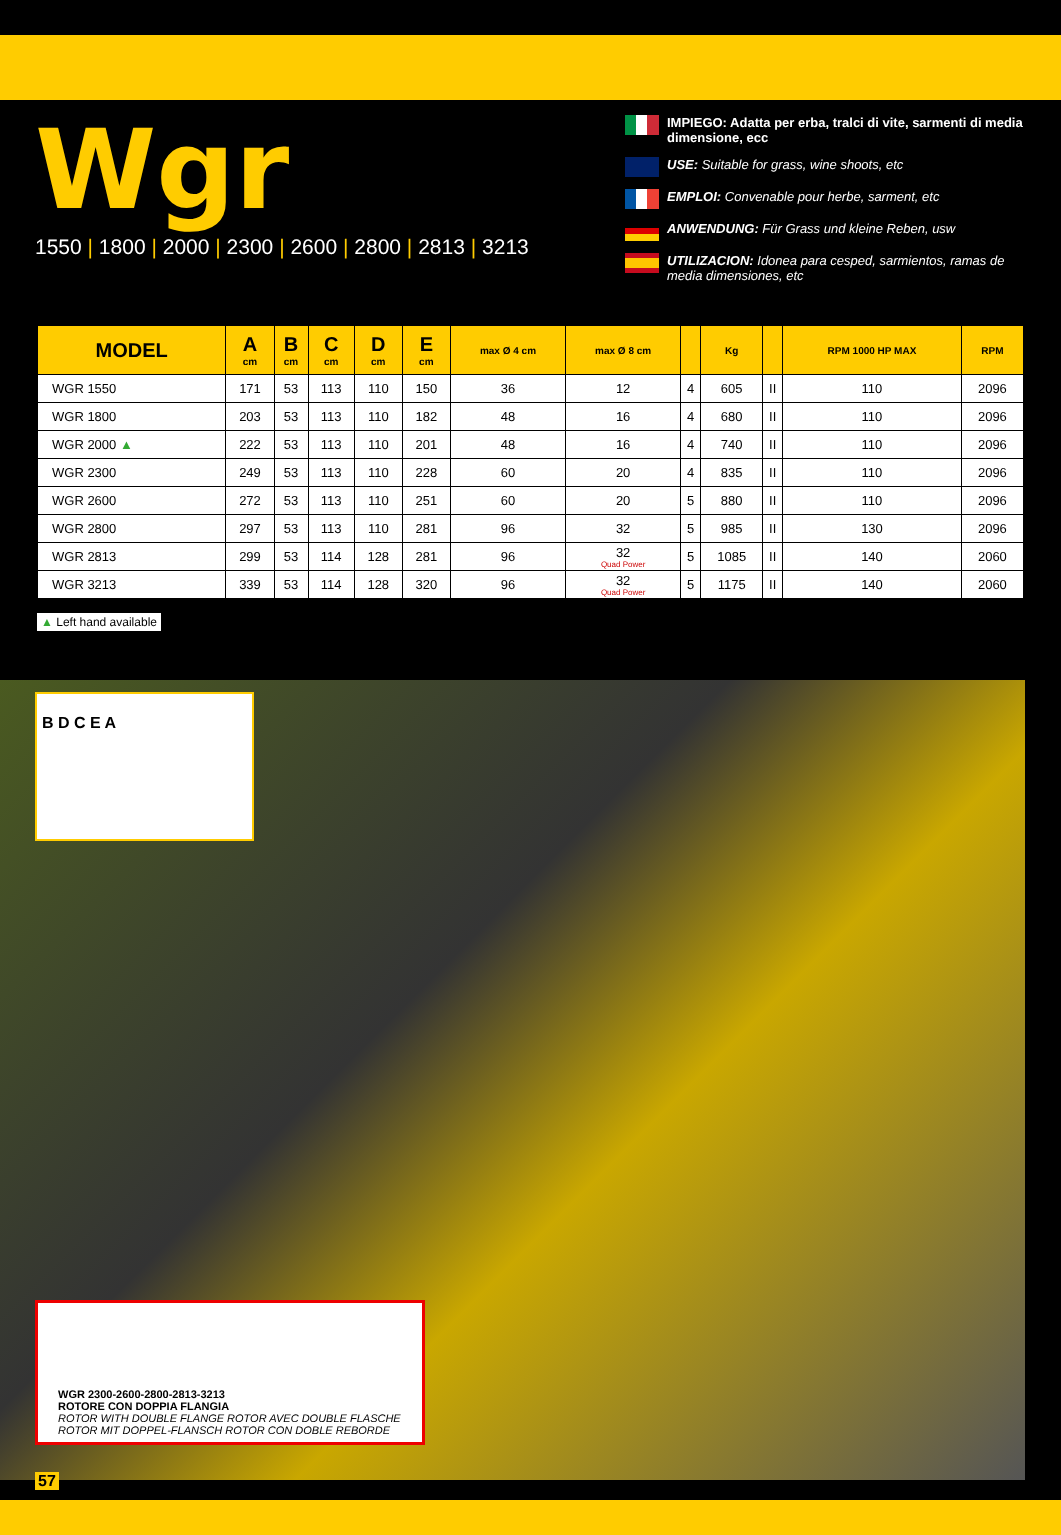Wgr
1550 | 1800 | 2000 | 2300 | 2600 | 2800 | 2813 | 3213
IMPIEGO: Adatta per erba, tralci di vite, sarmenti di media dimensione, ecc
USE: Suitable for grass, wine shoots, etc
EMPLOI: Convenable pour herbe, sarment, etc
ANWENDUNG: Für Grass und kleine Reben, usw
UTILIZACION: Idonea para cesped, sarmientos, ramas de media dimensiones, etc
| MODEL | A cm | B cm | C cm | D cm | E cm | max Ø 4 cm | max Ø 8 cm | | Kg | | RPM 1000 HP MAX | RPM |
| --- | --- | --- | --- | --- | --- | --- | --- | --- | --- | --- | --- | --- |
| WGR 1550 | 171 | 53 | 113 | 110 | 150 | 36 | 12 | 4 | 605 | II | 110 | 2096 |
| WGR 1800 | 203 | 53 | 113 | 110 | 182 | 48 | 16 | 4 | 680 | II | 110 | 2096 |
| WGR 2000 ▲ | 222 | 53 | 113 | 110 | 201 | 48 | 16 | 4 | 740 | II | 110 | 2096 |
| WGR 2300 | 249 | 53 | 113 | 110 | 228 | 60 | 20 | 4 | 835 | II | 110 | 2096 |
| WGR 2600 | 272 | 53 | 113 | 110 | 251 | 60 | 20 | 5 | 880 | II | 110 | 2096 |
| WGR 2800 | 297 | 53 | 113 | 110 | 281 | 96 | 32 | 5 | 985 | II | 130 | 2096 |
| WGR 2813 | 299 | 53 | 114 | 128 | 281 | 96 | 32 Quad Power | 5 | 1085 | II | 140 | 2060 |
| WGR 3213 | 339 | 53 | 114 | 128 | 320 | 96 | 32 Quad Power | 5 | 1175 | II | 140 | 2060 |
▲ Left hand available
B D C E A
WGR 2300-2600-2800-2813-3213
ROTORE CON DOPPIA FLANGIA
ROTOR WITH DOUBLE FLANGE ROTOR AVEC DOUBLE FLASCHE
ROTOR MIT DOPPEL-FLANSCH ROTOR CON DOBLE REBORDE
57